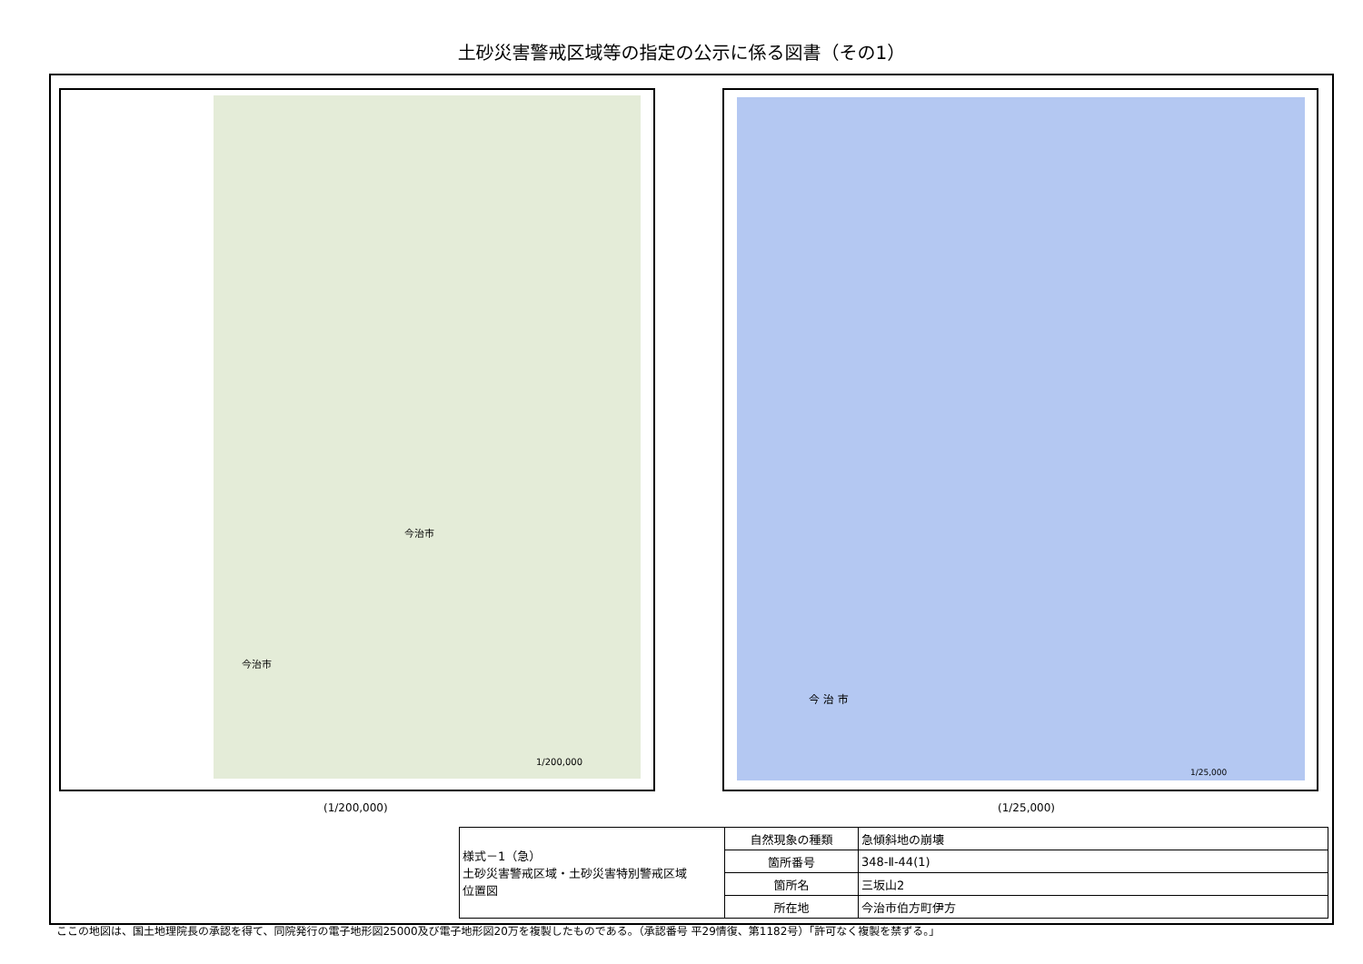土砂災害警戒区域等の指定の公示に係る図書（その1）
今治市
今治市
1/200,000
今 治 市
1/25,000
(1/200,000) (1/25,000)
| 様式－1（急） 土砂災害警戒区域・土砂災害特別警戒区域 位置図 | 自然現象の種類 | 急傾斜地の崩壊 |
| | 箇所番号 | 348-Ⅱ-44(1) |
| | 箇所名 | 三坂山2 |
| | 所在地 | 今治市伯方町伊方 |
ここの地図は、国土地理院長の承認を得て、同院発行の電子地形図25000及び電子地形図20万を複製したものである。（承認番号 平29情復、第1182号）「許可なく複製を禁ずる。」